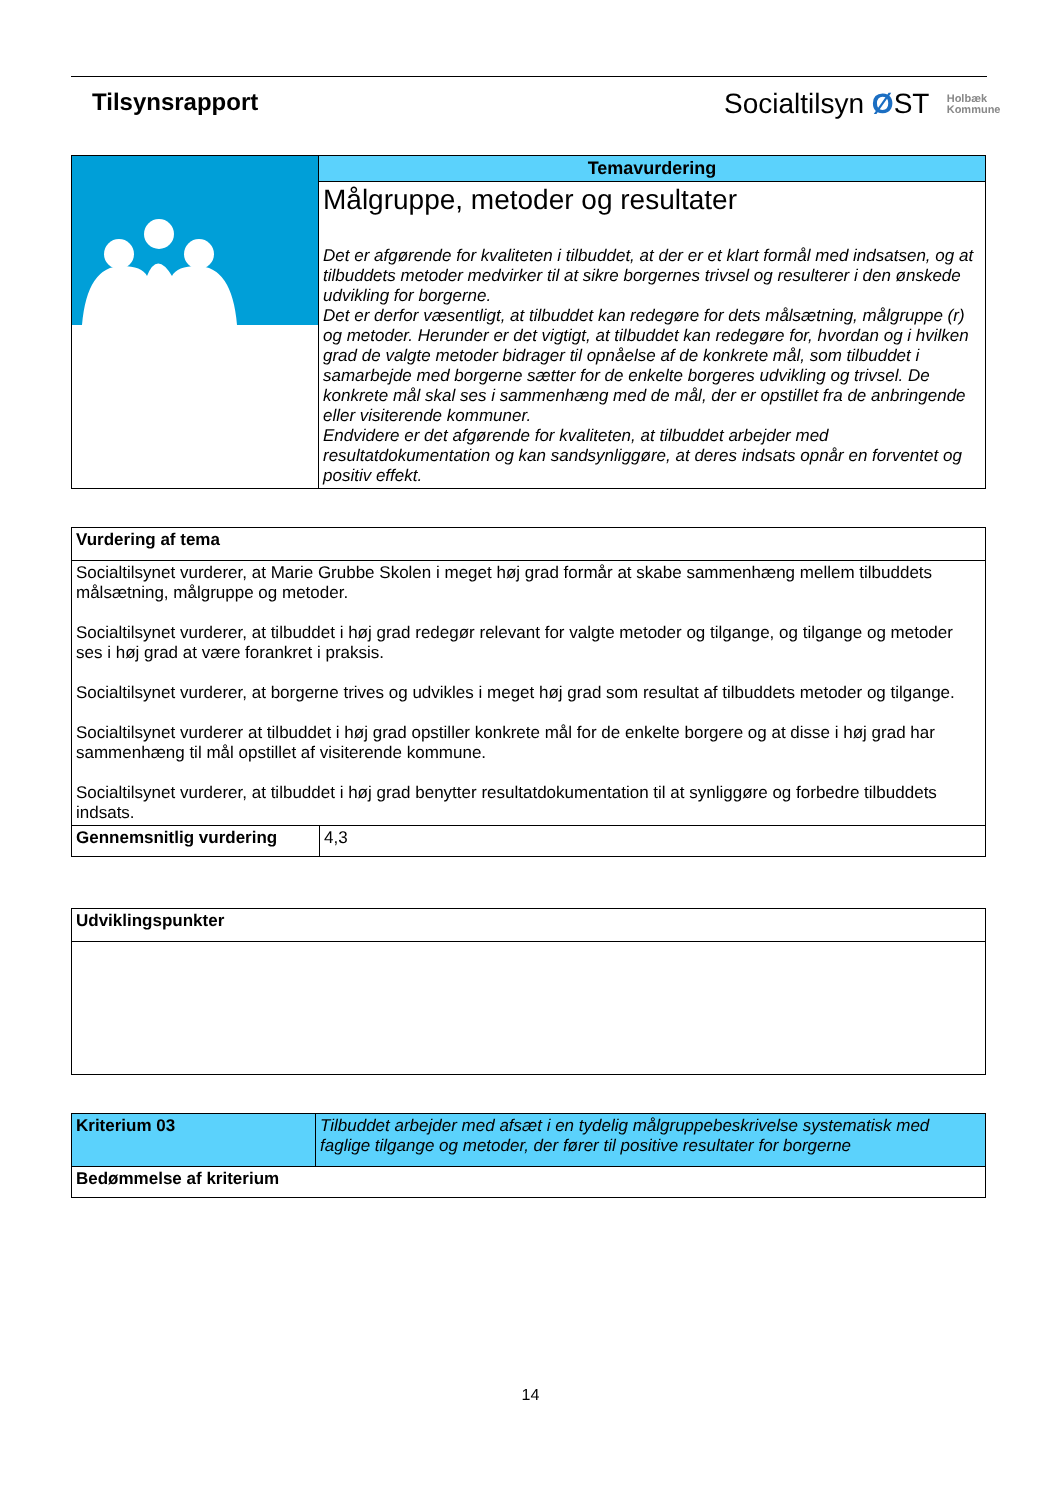Tilsynsrapport
Socialtilsyn ØST Holbæk
Kommune
| | Temavurdering |
| | Målgruppe, metoder og resultater Det er afgørende for kvaliteten i tilbuddet, at der er et klart formål med indsatsen, og at tilbuddets metoder medvirker til at sikre borgernes trivsel og resulterer i den ønskede udvikling for borgerne. Det er derfor væsentligt, at tilbuddet kan redegøre for dets målsætning, målgruppe (r) og metoder. Herunder er det vigtigt, at tilbuddet kan redegøre for, hvordan og i hvilken grad de valgte metoder bidrager til opnåelse af de konkrete mål, som tilbuddet i samarbejde med borgerne sætter for de enkelte borgeres udvikling og trivsel. De konkrete mål skal ses i sammenhæng med de mål, der er opstillet fra de anbringende eller visiterende kommuner. Endvidere er det afgørende for kvaliteten, at tilbuddet arbejder med resultatdokumentation og kan sandsynliggøre, at deres indsats opnår en forventet og positiv effekt. |
| Vurdering af tema | |
| --- | --- |
| Socialtilsynet vurderer, at Marie Grubbe Skolen i meget høj grad formår at skabe sammenhæng mellem tilbuddets målsætning, målgruppe og metoder. Socialtilsynet vurderer, at tilbuddet i høj grad redegør relevant for valgte metoder og tilgange, og tilgange og metoder ses i høj grad at være forankret i praksis. Socialtilsynet vurderer, at borgerne trives og udvikles i meget høj grad som resultat af tilbuddets metoder og tilgange. Socialtilsynet vurderer at tilbuddet i høj grad opstiller konkrete mål for de enkelte borgere og at disse i høj grad har sammenhæng til mål opstillet af visiterende kommune. Socialtilsynet vurderer, at tilbuddet i høj grad benytter resultatdokumentation til at synliggøre og forbedre tilbuddets indsats. | |
| Gennemsnitlig vurdering | 4,3 |
| Udviklingspunkter |
| --- |
| Kriterium 03 | Tilbuddet arbejder med afsæt i en tydelig målgruppebeskrivelse systematisk med faglige tilgange og metoder, der fører til positive resultater for borgerne |
| Bedømmelse af kriterium | |
14